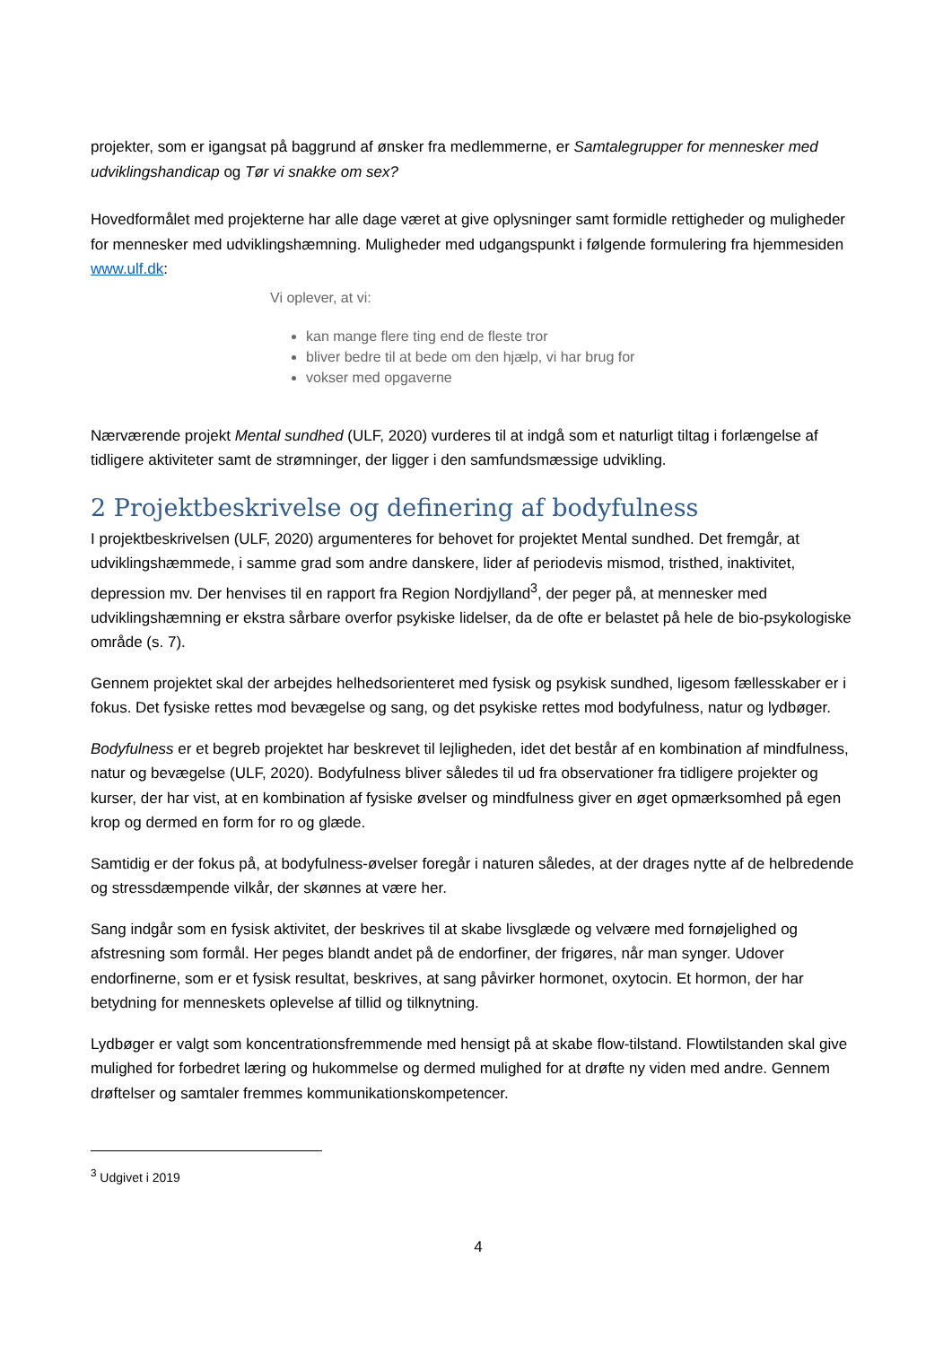projekter, som er igangsat på baggrund af ønsker fra medlemmerne, er Samtalegrupper for mennesker med udviklingshandicap og Tør vi snakke om sex?
Hovedformålet med projekterne har alle dage været at give oplysninger samt formidle rettigheder og muligheder for mennesker med udviklingshæmning. Muligheder med udgangspunkt i følgende formulering fra hjemmesiden www.ulf.dk:
Vi oplever, at vi:
kan mange flere ting end de fleste tror
bliver bedre til at bede om den hjælp, vi har brug for
vokser med opgaverne
Nærværende projekt Mental sundhed (ULF, 2020) vurderes til at indgå som et naturligt tiltag i forlængelse af tidligere aktiviteter samt de strømninger, der ligger i den samfundsmæssige udvikling.
2 Projektbeskrivelse og definering af bodyfulness
I projektbeskrivelsen (ULF, 2020) argumenteres for behovet for projektet Mental sundhed. Det fremgår, at udviklingshæmmede, i samme grad som andre danskere, lider af periodevis mismod, tristhed, inaktivitet, depression mv. Der henvises til en rapport fra Region Nordjylland<sup>3</sup>, der peger på, at mennesker med udviklingshæmning er ekstra sårbare overfor psykiske lidelser, da de ofte er belastet på hele de bio-psykologiske område (s. 7).
Gennem projektet skal der arbejdes helhedsorienteret med fysisk og psykisk sundhed, ligesom fællesskaber er i fokus. Det fysiske rettes mod bevægelse og sang, og det psykiske rettes mod bodyfulness, natur og lydbøger.
Bodyfulness er et begreb projektet har beskrevet til lejligheden, idet det består af en kombination af mindfulness, natur og bevægelse (ULF, 2020). Bodyfulness bliver således til ud fra observationer fra tidligere projekter og kurser, der har vist, at en kombination af fysiske øvelser og mindfulness giver en øget opmærksomhed på egen krop og dermed en form for ro og glæde.
Samtidig er der fokus på, at bodyfulness-øvelser foregår i naturen således, at der drages nytte af de helbredende og stressdæmpende vilkår, der skønnes at være her.
Sang indgår som en fysisk aktivitet, der beskrives til at skabe livsglæde og velvære med fornøjelighed og afstresning som formål. Her peges blandt andet på de endorfiner, der frigøres, når man synger. Udover endorfinerne, som er et fysisk resultat, beskrives, at sang påvirker hormonet, oxytocin. Et hormon, der har betydning for menneskets oplevelse af tillid og tilknytning.
Lydbøger er valgt som koncentrationsfremmende med hensigt på at skabe flow-tilstand. Flowtilstanden skal give mulighed for forbedret læring og hukommelse og dermed mulighed for at drøfte ny viden med andre. Gennem drøftelser og samtaler fremmes kommunikationskompetencer.
<sup>3</sup> Udgivet i 2019
4